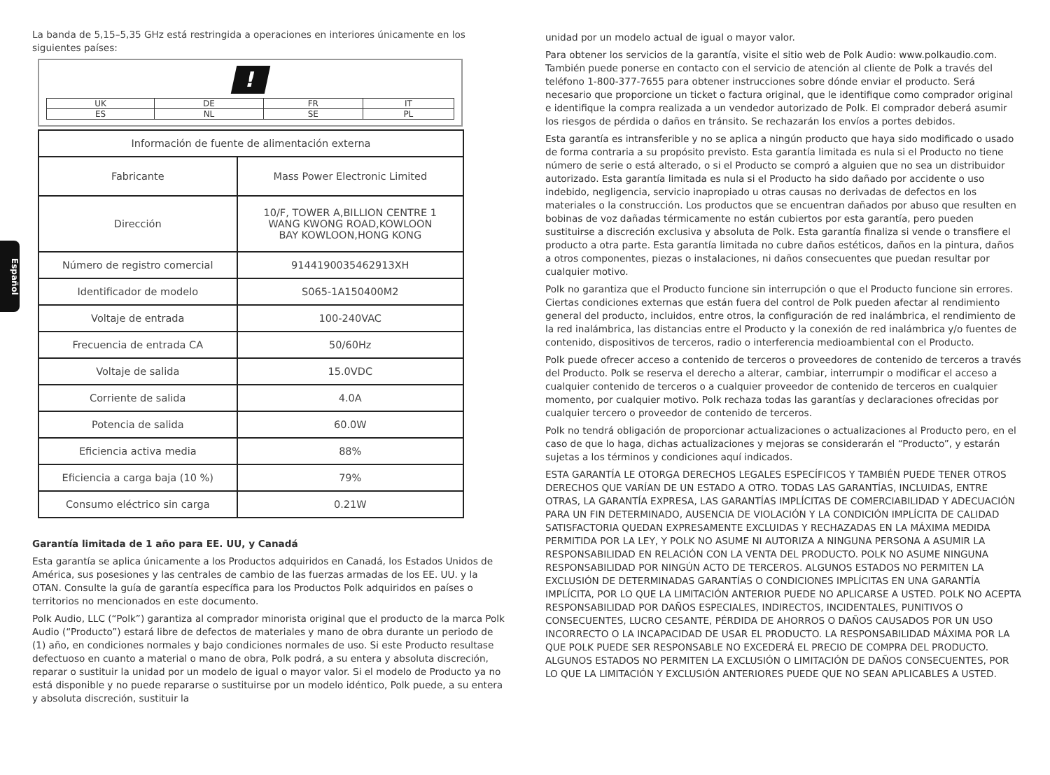Español
La banda de 5,15–5,35 GHz está restringida a operaciones en interiores únicamente en los siguientes países:
!
| UK | DE | FR | IT |
| ES | NL | SE | PL |
| Información de fuente de alimentación externa | |
| --- | --- |
| Fabricante | Mass Power Electronic Limited |
| Dirección | 10/F, TOWER A,BILLION CENTRE 1 WANG KWONG ROAD,KOWLOON BAY KOWLOON,HONG KONG |
| Número de registro comercial | 9144190035462913XH |
| Identificador de modelo | S065-1A150400M2 |
| Voltaje de entrada | 100-240VAC |
| Frecuencia de entrada CA | 50/60Hz |
| Voltaje de salida | 15.0VDC |
| Corriente de salida | 4.0A |
| Potencia de salida | 60.0W |
| Eficiencia activa media | 88% |
| Eficiencia a carga baja (10 %) | 79% |
| Consumo eléctrico sin carga | 0.21W |
Garantía limitada de 1 año para EE. UU, y Canadá
Esta garantía se aplica únicamente a los Productos adquiridos en Canadá, los Estados Unidos de América, sus posesiones y las centrales de cambio de las fuerzas armadas de los EE. UU. y la OTAN. Consulte la guía de garantía específica para los Productos Polk adquiridos en países o territorios no mencionados en este documento.
Polk Audio, LLC (“Polk”) garantiza al comprador minorista original que el producto de la marca Polk Audio (“Producto”) estará libre de defectos de materiales y mano de obra durante un periodo de (1) año, en condiciones normales y bajo condiciones normales de uso. Si este Producto resultase defectuoso en cuanto a material o mano de obra, Polk podrá, a su entera y absoluta discreción, reparar o sustituir la unidad por un modelo de igual o mayor valor. Si el modelo de Producto ya no está disponible y no puede repararse o sustituirse por un modelo idéntico, Polk puede, a su entera y absoluta discreción, sustituir la
unidad por un modelo actual de igual o mayor valor.
Para obtener los servicios de la garantía, visite el sitio web de Polk Audio: www.polkaudio.com. También puede ponerse en contacto con el servicio de atención al cliente de Polk a través del teléfono 1-800-377-7655 para obtener instrucciones sobre dónde enviar el producto. Será necesario que proporcione un ticket o factura original, que le identifique como comprador original e identifique la compra realizada a un vendedor autorizado de Polk. El comprador deberá asumir los riesgos de pérdida o daños en tránsito. Se rechazarán los envíos a portes debidos.
Esta garantía es intransferible y no se aplica a ningún producto que haya sido modificado o usado de forma contraria a su propósito previsto. Esta garantía limitada es nula si el Producto no tiene número de serie o está alterado, o si el Producto se compró a alguien que no sea un distribuidor autorizado. Esta garantía limitada es nula si el Producto ha sido dañado por accidente o uso indebido, negligencia, servicio inapropiado u otras causas no derivadas de defectos en los materiales o la construcción. Los productos que se encuentran dañados por abuso que resulten en bobinas de voz dañadas térmicamente no están cubiertos por esta garantía, pero pueden sustituirse a discreción exclusiva y absoluta de Polk. Esta garantía finaliza si vende o transfiere el producto a otra parte. Esta garantía limitada no cubre daños estéticos, daños en la pintura, daños a otros componentes, piezas o instalaciones, ni daños consecuentes que puedan resultar por cualquier motivo.
Polk no garantiza que el Producto funcione sin interrupción o que el Producto funcione sin errores. Ciertas condiciones externas que están fuera del control de Polk pueden afectar al rendimiento general del producto, incluidos, entre otros, la configuración de red inalámbrica, el rendimiento de la red inalámbrica, las distancias entre el Producto y la conexión de red inalámbrica y/o fuentes de contenido, dispositivos de terceros, radio o interferencia medioambiental con el Producto.
Polk puede ofrecer acceso a contenido de terceros o proveedores de contenido de terceros a través del Producto. Polk se reserva el derecho a alterar, cambiar, interrumpir o modificar el acceso a cualquier contenido de terceros o a cualquier proveedor de contenido de terceros en cualquier momento, por cualquier motivo. Polk rechaza todas las garantías y declaraciones ofrecidas por cualquier tercero o proveedor de contenido de terceros.
Polk no tendrá obligación de proporcionar actualizaciones o actualizaciones al Producto pero, en el caso de que lo haga, dichas actualizaciones y mejoras se considerarán el “Producto”, y estarán sujetas a los términos y condiciones aquí indicados.
ESTA GARANTÍA LE OTORGA DERECHOS LEGALES ESPECÍFICOS Y TAMBIÉN PUEDE TENER OTROS DERECHOS QUE VARÍAN DE UN ESTADO A OTRO. TODAS LAS GARANTÍAS, INCLUIDAS, ENTRE OTRAS, LA GARANTÍA EXPRESA, LAS GARANTÍAS IMPLÍCITAS DE COMERCIABILIDAD Y ADECUACIÓN PARA UN FIN DETERMINADO, AUSENCIA DE VIOLACIÓN Y LA CONDICIÓN IMPLÍCITA DE CALIDAD SATISFACTORIA QUEDAN EXPRESAMENTE EXCLUIDAS Y RECHAZADAS EN LA MÁXIMA MEDIDA PERMITIDA POR LA LEY, Y POLK NO ASUME NI AUTORIZA A NINGUNA PERSONA A ASUMIR LA RESPONSABILIDAD EN RELACIÓN CON LA VENTA DEL PRODUCTO. POLK NO ASUME NINGUNA RESPONSABILIDAD POR NINGÚN ACTO DE TERCEROS. ALGUNOS ESTADOS NO PERMITEN LA EXCLUSIÓN DE DETERMINADAS GARANTÍAS O CONDICIONES IMPLÍCITAS EN UNA GARANTÍA IMPLÍCITA, POR LO QUE LA LIMITACIÓN ANTERIOR PUEDE NO APLICARSE A USTED. POLK NO ACEPTA RESPONSABILIDAD POR DAÑOS ESPECIALES, INDIRECTOS, INCIDENTALES, PUNITIVOS O CONSECUENTES, LUCRO CESANTE, PÉRDIDA DE AHORROS O DAÑOS CAUSADOS POR UN USO INCORRECTO O LA INCAPACIDAD DE USAR EL PRODUCTO. LA RESPONSABILIDAD MÁXIMA POR LA QUE POLK PUEDE SER RESPONSABLE NO EXCEDERÁ EL PRECIO DE COMPRA DEL PRODUCTO. ALGUNOS ESTADOS NO PERMITEN LA EXCLUSIÓN O LIMITACIÓN DE DAÑOS CONSECUENTES, POR LO QUE LA LIMITACIÓN Y EXCLUSIÓN ANTERIORES PUEDE QUE NO SEAN APLICABLES A USTED.